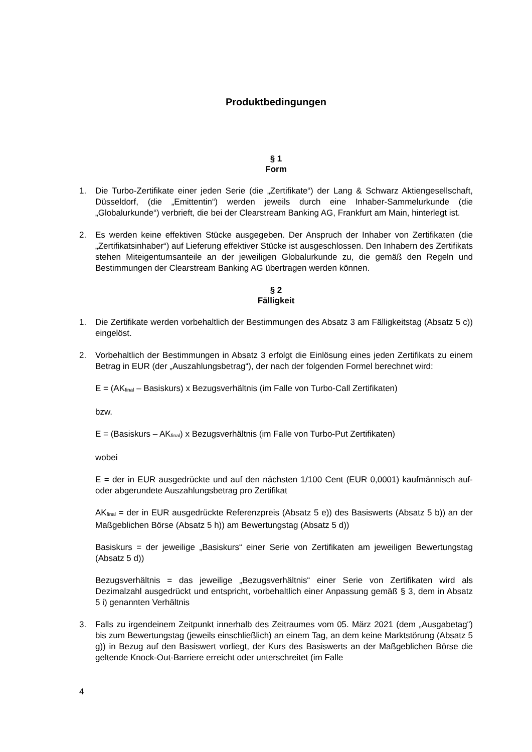Produktbedingungen
§ 1
Form
1. Die Turbo-Zertifikate einer jeden Serie (die „Zertifikate“) der Lang & Schwarz Aktiengesellschaft, Düsseldorf, (die „Emittentin“) werden jeweils durch eine Inhaber-Sammelurkunde (die „Globalurkunde“) verbrieft, die bei der Clearstream Banking AG, Frankfurt am Main, hinterlegt ist.
2. Es werden keine effektiven Stücke ausgegeben. Der Anspruch der Inhaber von Zertifikaten (die „Zertifikatsinhaber“) auf Lieferung effektiver Stücke ist ausgeschlossen. Den Inhabern des Zertifikats stehen Miteigentumsanteile an der jeweiligen Globalurkunde zu, die gemäß den Regeln und Bestimmungen der Clearstream Banking AG übertragen werden können.
§ 2
Fälligkeit
1. Die Zertifikate werden vorbehaltlich der Bestimmungen des Absatz 3 am Fälligkeitstag (Absatz 5 c)) eingelöst.
2. Vorbehaltlich der Bestimmungen in Absatz 3 erfolgt die Einlösung eines jeden Zertifikats zu einem Betrag in EUR (der „Auszahlungsbetrag“), der nach der folgenden Formel berechnet wird:
E = (AK<sub>final</sub> – Basiskurs) x Bezugsverhältnis (im Falle von Turbo-Call Zertifikaten)
bzw.
E = (Basiskurs – AK<sub>final</sub>) x Bezugsverhältnis (im Falle von Turbo-Put Zertifikaten)
wobei
E = der in EUR ausgedrückte und auf den nächsten 1/100 Cent (EUR 0,0001) kaufmännisch auf- oder abgerundete Auszahlungsbetrag pro Zertifikat
AK<sub>final</sub> = der in EUR ausgedrückte Referenzpreis (Absatz 5 e)) des Basiswerts (Absatz 5 b)) an der Maßgeblichen Börse (Absatz 5 h)) am Bewertungstag (Absatz 5 d))
Basiskurs = der jeweilige „Basiskurs“ einer Serie von Zertifikaten am jeweiligen Bewertungstag (Absatz 5 d))
Bezugsverhältnis = das jeweilige „Bezugsverhältnis“ einer Serie von Zertifikaten wird als Dezimalzahl ausgedrückt und entspricht, vorbehaltlich einer Anpassung gemäß § 3, dem in Absatz 5 i) genannten Verhältnis
3. Falls zu irgendeinem Zeitpunkt innerhalb des Zeitraumes vom 05. März 2021 (dem „Ausgabetag“) bis zum Bewertungstag (jeweils einschließlich) an einem Tag, an dem keine Marktstörung (Absatz 5 g)) in Bezug auf den Basiswert vorliegt, der Kurs des Basiswerts an der Maßgeblichen Börse die geltende Knock-Out-Barriere erreicht oder unterschreitet (im Falle
4